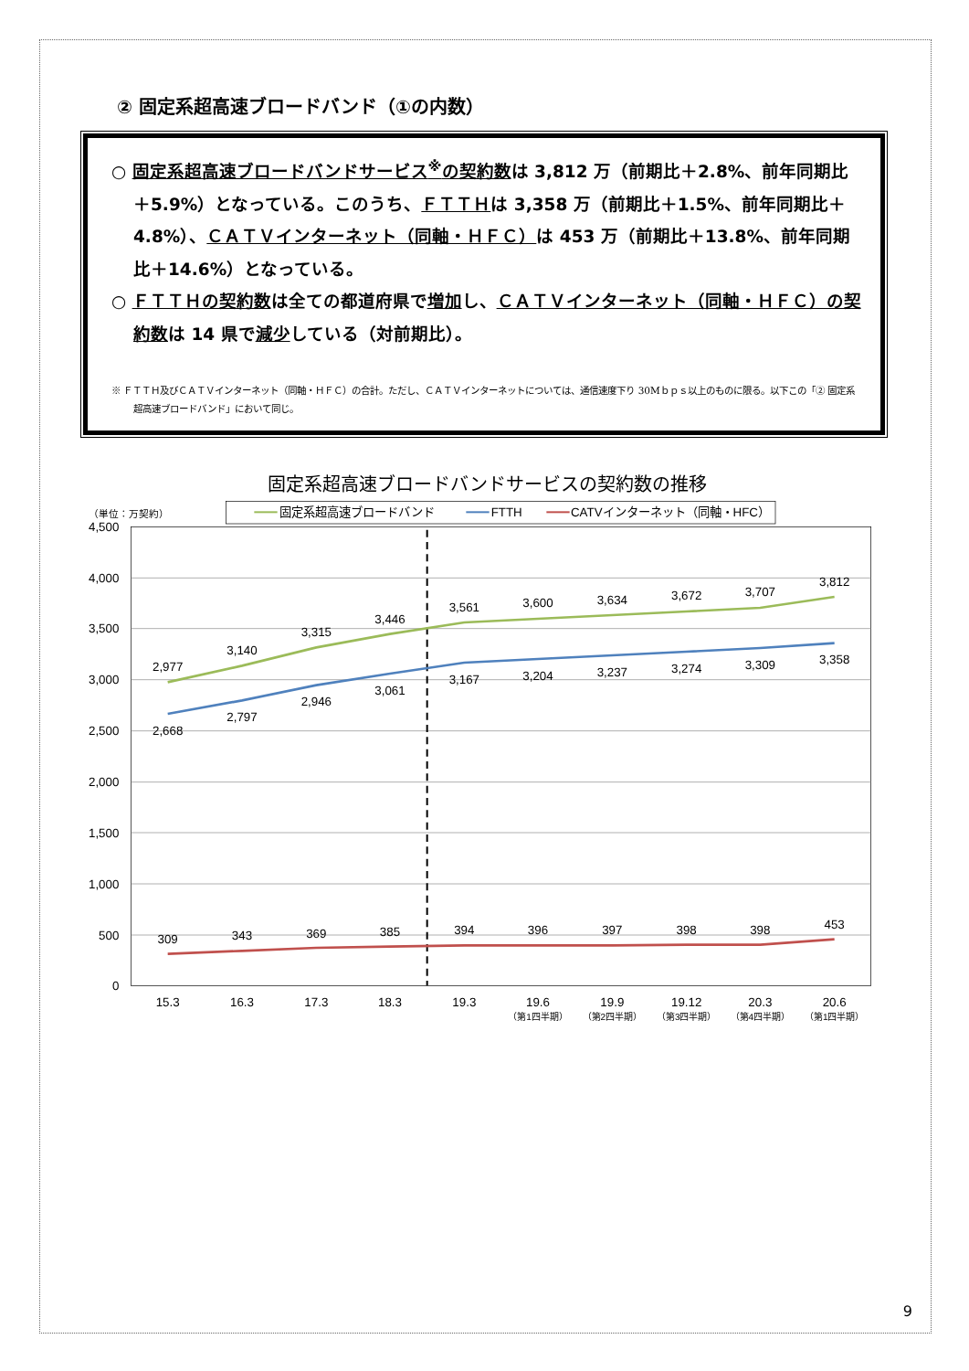② 固定系超高速ブロードバンド（①の内数）
○ 固定系超高速ブロードバンドサービス<sup>※</sup>の契約数は 3,812 万（前期比＋2.8%、前年同期比＋5.9%）となっている。このうち、ＦＴＴＨは 3,358 万（前期比＋1.5%、前年同期比＋4.8%）、ＣＡＴＶインターネット（同軸・ＨＦＣ）は 453 万（前期比＋13.8%、前年同期比＋14.6%）となっている。
○ ＦＴＴＨの契約数は全ての都道府県で増加し、ＣＡＴＶインターネット（同軸・ＨＦＣ）の契約数は 14 県で減少している（対前期比）。
※ ＦＴＴＨ及びＣＡＴＶインターネット（同軸・ＨＦＣ）の合計。ただし、ＣＡＴＶインターネットについては、通信速度下り 30Mｂｐｓ以上のものに限る。以下この「② 固定系超高速ブロードバンド」において同じ。
固定系超高速ブロードバンドサービスの契約数の推移
（単位：万契約）
固定系超高速ブロードバンド
FTTH
CATVインターネット（同軸・HFC）
4,500
4,000
3,500
3,000
2,500
2,000
1,500
1,000
500
0
2,977
3,140
3,315
3,446
3,561
3,600
3,634
3,672
3,707
3,812
2,668
2,797
2,946
3,061
3,167
3,204
3,237
3,274
3,309
3,358
309
343
369
385
394
396
397
398
398
453
15.3
16.3
17.3
18.3
19.3
19.6
19.9
19.12
20.3
20.6
（第1四半期）
（第2四半期）
（第3四半期）
（第4四半期）
（第1四半期）
9